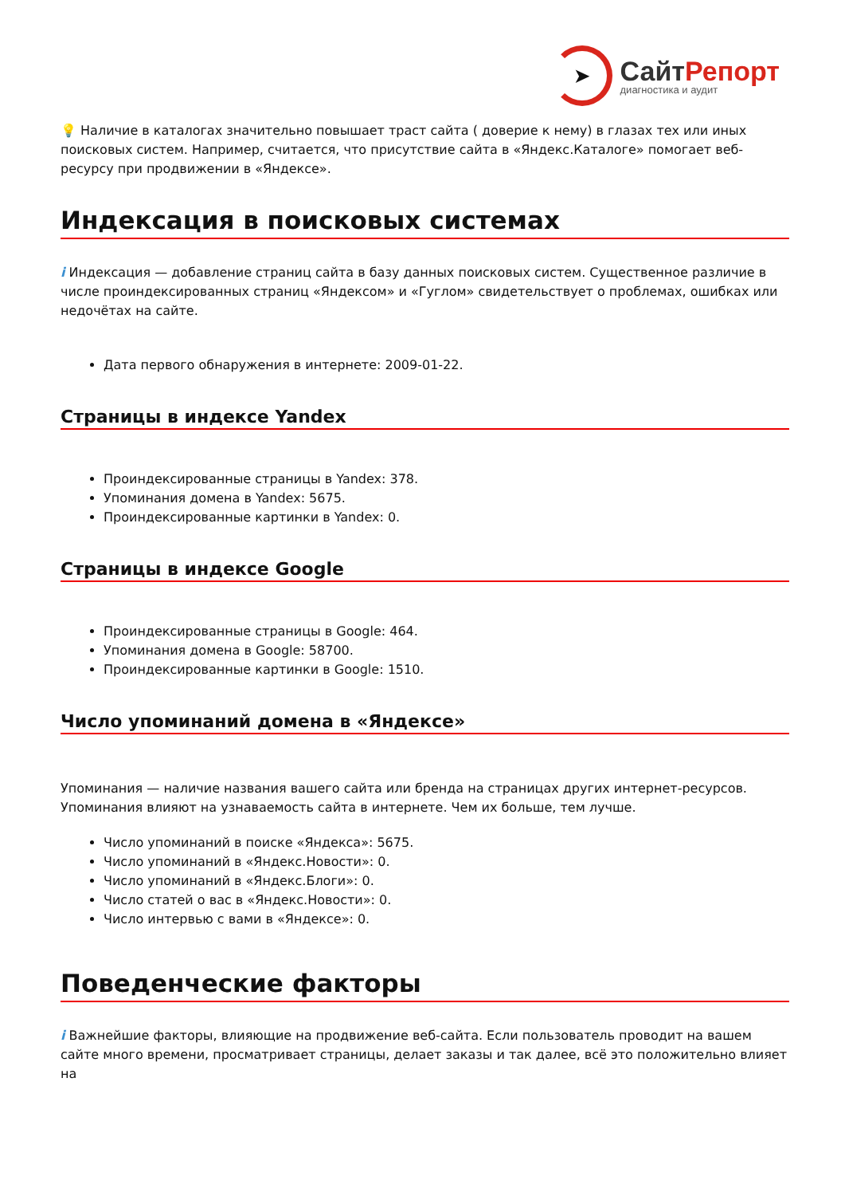➤
СайтРепорт
диагностика и аудит
💡 Наличие в каталогах значительно повышает траст сайта ( доверие к нему) в глазах тех или иных поисковых систем. Например, считается, что присутствие сайта в «Яндекс.Каталоге» помогает веб-ресурсу при продвижении в «Яндексе».
Индексация в поисковых системах
i Индексация — добавление страниц сайта в базу данных поисковых систем. Существенное различие в числе проиндексированных страниц «Яндексом» и «Гуглом» свидетельствует о проблемах, ошибках или недочётах на сайте.
Дата первого обнаружения в интернете: 2009-01-22.
Страницы в индексе Yandex
Проиндексированные страницы в Yandex: 378.
Упоминания домена в Yandex: 5675.
Проиндексированные картинки в Yandex: 0.
Страницы в индексе Google
Проиндексированные страницы в Google: 464.
Упоминания домена в Google: 58700.
Проиндексированные картинки в Google: 1510.
Число упоминаний домена в «Яндексе»
Упоминания — наличие названия вашего сайта или бренда на страницах других интернет-ресурсов. Упоминания влияют на узнаваемость сайта в интернете. Чем их больше, тем лучше.
Число упоминаний в поиске «Яндекса»: 5675.
Число упоминаний в «Яндекс.Новости»: 0.
Число упоминаний в «Яндекс.Блоги»: 0.
Число статей о вас в «Яндекс.Новости»: 0.
Число интервью с вами в «Яндексе»: 0.
Поведенческие факторы
i Важнейшие факторы, влияющие на продвижение веб-сайта. Если пользователь проводит на вашем сайте много времени, просматривает страницы, делает заказы и так далее, всё это положительно влияет на